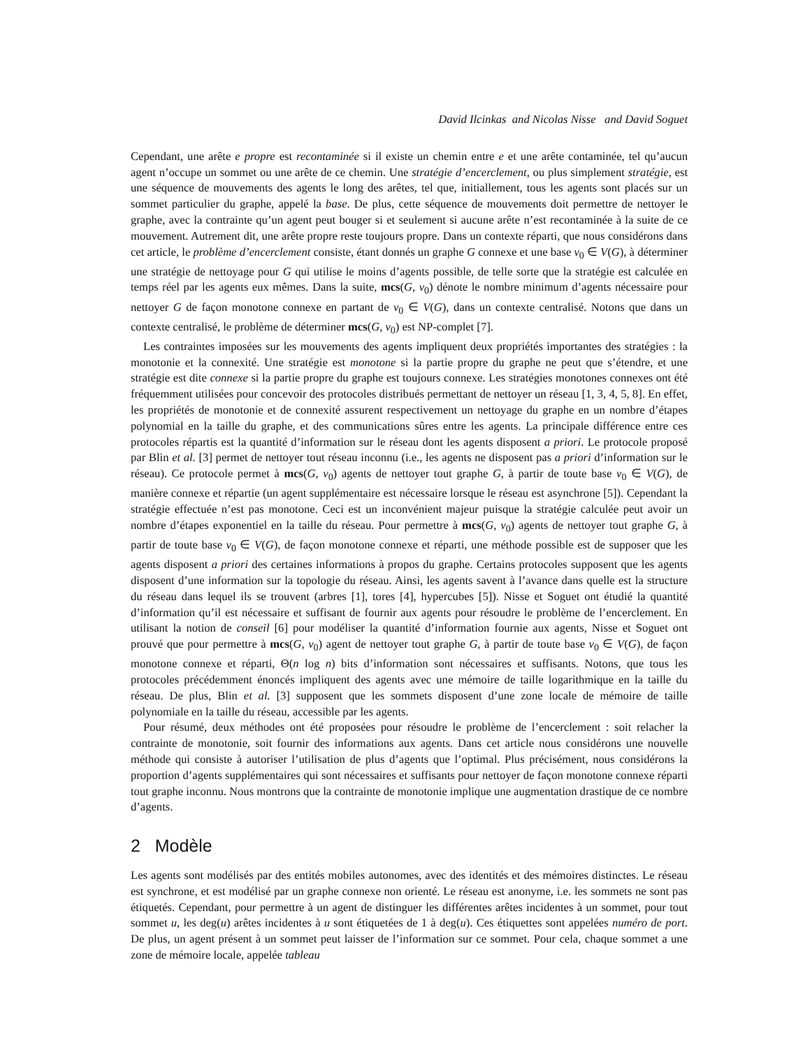David Ilcinkas and Nicolas Nisse and David Soguet
Cependant, une arête e propre est recontaminée si il existe un chemin entre e et une arête contaminée, tel qu’aucun agent n’occupe un sommet ou une arête de ce chemin. Une stratégie d’encerclement, ou plus simplement stratégie, est une séquence de mouvements des agents le long des arêtes, tel que, initiallement, tous les agents sont placés sur un sommet particulier du graphe, appelé la base. De plus, cette séquence de mouvements doit permettre de nettoyer le graphe, avec la contrainte qu’un agent peut bouger si et seulement si aucune arête n’est recontaminée à la suite de ce mouvement. Autrement dit, une arête propre reste toujours propre. Dans un contexte réparti, que nous considérons dans cet article, le problème d’encerclement consiste, étant donnés un graphe G connexe et une base v<sub>0</sub> ∈ V(G), à déterminer une stratégie de nettoyage pour G qui utilise le moins d’agents possible, de telle sorte que la stratégie est calculée en temps réel par les agents eux mêmes. Dans la suite, mcs(G, v<sub>0</sub>) dénote le nombre minimum d’agents nécessaire pour nettoyer G de façon monotone connexe en partant de v<sub>0</sub> ∈ V(G), dans un contexte centralisé. Notons que dans un contexte centralisé, le problème de déterminer mcs(G, v<sub>0</sub>) est NP-complet [7].
Les contraintes imposées sur les mouvements des agents impliquent deux propriétés importantes des stratégies : la monotonie et la connexité. Une stratégie est monotone si la partie propre du graphe ne peut que s’étendre, et une stratégie est dite connexe si la partie propre du graphe est toujours connexe. Les stratégies monotones connexes ont été fréquemment utilisées pour concevoir des protocoles distribués permettant de nettoyer un réseau [1, 3, 4, 5, 8]. En effet, les propriétés de monotonie et de connexité assurent respectivement un nettoyage du graphe en un nombre d’étapes polynomial en la taille du graphe, et des communications sûres entre les agents. La principale différence entre ces protocoles répartis est la quantité d’information sur le réseau dont les agents disposent a priori. Le protocole proposé par Blin et al. [3] permet de nettoyer tout réseau inconnu (i.e., les agents ne disposent pas a priori d’information sur le réseau). Ce protocole permet à mcs(G, v<sub>0</sub>) agents de nettoyer tout graphe G, à partir de toute base v<sub>0</sub> ∈ V(G), de manière connexe et répartie (un agent supplémentaire est nécessaire lorsque le réseau est asynchrone [5]). Cependant la stratégie effectuée n’est pas monotone. Ceci est un inconvénient majeur puisque la stratégie calculée peut avoir un nombre d’étapes exponentiel en la taille du réseau. Pour permettre à mcs(G, v<sub>0</sub>) agents de nettoyer tout graphe G, à partir de toute base v<sub>0</sub> ∈ V(G), de façon monotone connexe et réparti, une méthode possible est de supposer que les agents disposent a priori des certaines informations à propos du graphe. Certains protocoles supposent que les agents disposent d’une information sur la topologie du réseau. Ainsi, les agents savent à l’avance dans quelle est la structure du réseau dans lequel ils se trouvent (arbres [1], tores [4], hypercubes [5]). Nisse et Soguet ont étudié la quantité d’information qu’il est nécessaire et suffisant de fournir aux agents pour résoudre le problème de l’encerclement. En utilisant la notion de conseil [6] pour modéliser la quantité d’information fournie aux agents, Nisse et Soguet ont prouvé que pour permettre à mcs(G, v<sub>0</sub>) agent de nettoyer tout graphe G, à partir de toute base v<sub>0</sub> ∈ V(G), de façon monotone connexe et réparti, Θ(n log n) bits d’information sont nécessaires et suffisants. Notons, que tous les protocoles précédemment énoncés impliquent des agents avec une mémoire de taille logarithmique en la taille du réseau. De plus, Blin et al. [3] supposent que les sommets disposent d’une zone locale de mémoire de taille polynomiale en la taille du réseau, accessible par les agents.
Pour résumé, deux méthodes ont été proposées pour résoudre le problème de l’encerclement : soit relacher la contrainte de monotonie, soit fournir des informations aux agents. Dans cet article nous considérons une nouvelle méthode qui consiste à autoriser l’utilisation de plus d’agents que l’optimal. Plus précisément, nous considérons la proportion d’agents supplémentaires qui sont nécessaires et suffisants pour nettoyer de façon monotone connexe réparti tout graphe inconnu. Nous montrons que la contrainte de monotonie implique une augmentation drastique de ce nombre d’agents.
2 Modèle
Les agents sont modélisés par des entités mobiles autonomes, avec des identités et des mémoires distinctes. Le réseau est synchrone, et est modélisé par un graphe connexe non orienté. Le réseau est anonyme, i.e. les sommets ne sont pas étiquetés. Cependant, pour permettre à un agent de distinguer les différentes arêtes incidentes à un sommet, pour tout sommet u, les deg(u) arêtes incidentes à u sont étiquetées de 1 à deg(u). Ces étiquettes sont appelées numéro de port. De plus, un agent présent à un sommet peut laisser de l’information sur ce sommet. Pour cela, chaque sommet a une zone de mémoire locale, appelée tableau